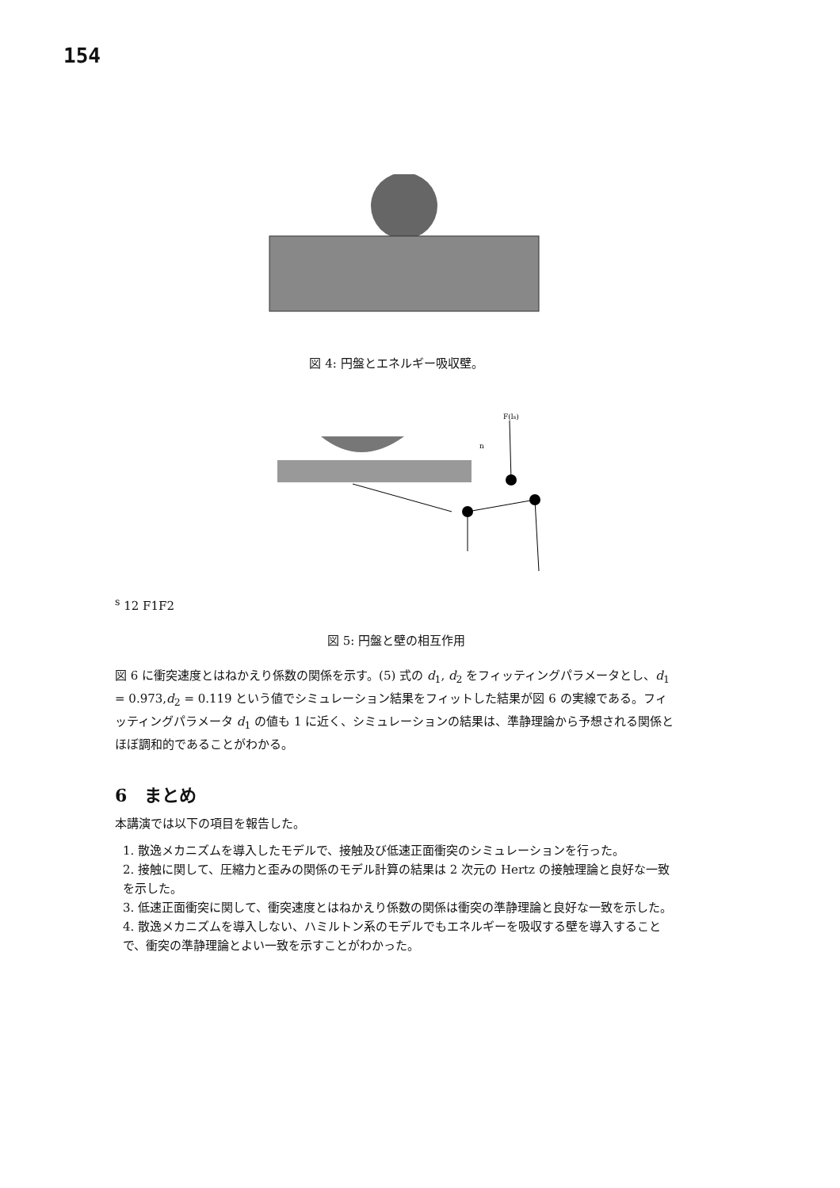154
図 4: 円盤とエネルギー吸収壁。
F(ls)
ns
1
2
F1
F2
図 5: 円盤と壁の相互作用
図 6 に衝突速度とはねかえり係数の関係を示す。(5) 式の d<sub>1</sub>, d<sub>2</sub> をフィッティングパラメータとし、d<sub>1</sub> = 0.973,d<sub>2</sub> = 0.119 という値でシミュレーション結果をフィットした結果が図 6 の実線である。フィッティングパラメータ d<sub>1</sub> の値も 1 に近く、シミュレーションの結果は、準静理論から予想される関係とほぼ調和的であることがわかる。
6　まとめ
本講演では以下の項目を報告した。
1. 散逸メカニズムを導入したモデルで、接触及び低速正面衝突のシミュレーションを行った。
2. 接触に関して、圧縮力と歪みの関係のモデル計算の結果は 2 次元の Hertz の接触理論と良好な一致を示した。
3. 低速正面衝突に関して、衝突速度とはねかえり係数の関係は衝突の準静理論と良好な一致を示した。
4. 散逸メカニズムを導入しない、ハミルトン系のモデルでもエネルギーを吸収する壁を導入することで、衝突の準静理論とよい一致を示すことがわかった。